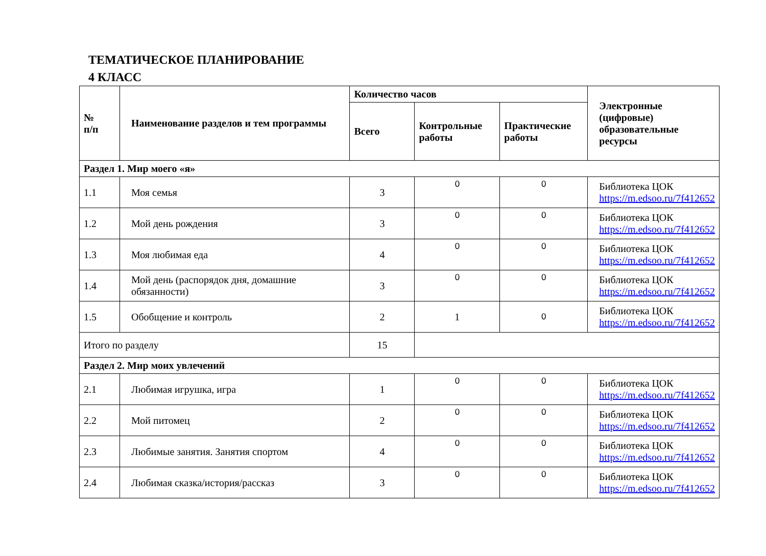ТЕМАТИЧЕСКОЕ ПЛАНИРОВАНИЕ
4 КЛАСС
| № п/п | Наименование разделов и тем программы | Количество часов | | | Электронные (цифровые) образовательные ресурсы |
| --- | --- | --- | --- | --- | --- |
| | | Всего | Контрольные работы | Практические работы | |
| Раздел 1. Мир моего «я» | | | | | |
| 1.1 | Моя семья | 3 | 0 | 0 | Библиотека ЦОК https://m.edsoo.ru/7f412652 |
| 1.2 | Мой день рождения | 3 | 0 | 0 | Библиотека ЦОК https://m.edsoo.ru/7f412652 |
| 1.3 | Моя любимая еда | 4 | 0 | 0 | Библиотека ЦОК https://m.edsoo.ru/7f412652 |
| 1.4 | Мой день (распорядок дня, домашние обязанности) | 3 | 0 | 0 | Библиотека ЦОК https://m.edsoo.ru/7f412652 |
| 1.5 | Обобщение и контроль | 2 | 1 | 0 | Библиотека ЦОК https://m.edsoo.ru/7f412652 |
| Итого по разделу | | 15 | | | |
| Раздел 2. Мир моих увлечений | | | | | |
| 2.1 | Любимая игрушка, игра | 1 | 0 | 0 | Библиотека ЦОК https://m.edsoo.ru/7f412652 |
| 2.2 | Мой питомец | 2 | 0 | 0 | Библиотека ЦОК https://m.edsoo.ru/7f412652 |
| 2.3 | Любимые занятия. Занятия спортом | 4 | 0 | 0 | Библиотека ЦОК https://m.edsoo.ru/7f412652 |
| 2.4 | Любимая сказка/история/рассказ | 3 | 0 | 0 | Библиотека ЦОК https://m.edsoo.ru/7f412652 |